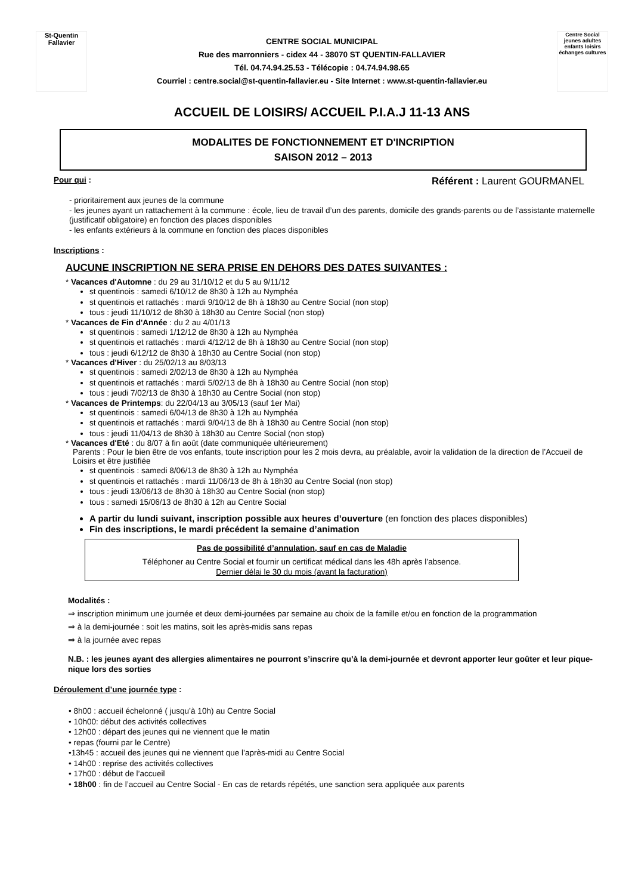St-Quentin Fallavier
CENTRE SOCIAL MUNICIPAL
Rue des marronniers - cidex 44 - 38070 ST QUENTIN-FALLAVIER
Tél. 04.74.94.25.53 - Télécopie : 04.74.94.98.65
Courriel : centre.social@st-quentin-fallavier.eu - Site Internet : www.st-quentin-fallavier.eu
Centre Social
jeunes adultes enfants loisirs échanges cultures
ACCUEIL DE LOISIRS/ ACCUEIL P.I.A.J 11-13 ANS
MODALITES DE FONCTIONNEMENT ET D'INCRIPTION
SAISON 2012 – 2013
Pour qui : Référent : Laurent GOURMANEL
- prioritairement aux jeunes de la commune
- les jeunes ayant un rattachement à la commune : école, lieu de travail d’un des parents, domicile des grands-parents ou de l’assistante maternelle (justificatif obligatoire) en fonction des places disponibles
- les enfants extérieurs à la commune en fonction des places disponibles
Inscriptions :
AUCUNE INSCRIPTION NE SERA PRISE EN DEHORS DES DATES SUIVANTES :
* Vacances d'Automne : du 29 au 31/10/12 et du 5 au 9/11/12
st quentinois : samedi 6/10/12 de 8h30 à 12h au Nymphéa
st quentinois et rattachés : mardi 9/10/12 de 8h à 18h30 au Centre Social (non stop)
tous : jeudi 11/10/12 de 8h30 à 18h30 au Centre Social (non stop)
* Vacances de Fin d'Année : du 2 au 4/01/13
st quentinois : samedi 1/12/12 de 8h30 à 12h au Nymphéa
st quentinois et rattachés : mardi 4/12/12 de 8h à 18h30 au Centre Social (non stop)
tous : jeudi 6/12/12 de 8h30 à 18h30 au Centre Social (non stop)
* Vacances d'Hiver : du 25/02/13 au 8/03/13
st quentinois : samedi 2/02/13 de 8h30 à 12h au Nymphéa
st quentinois et rattachés : mardi 5/02/13 de 8h à 18h30 au Centre Social (non stop)
tous : jeudi 7/02/13 de 8h30 à 18h30 au Centre Social (non stop)
* Vacances de Printemps: du 22/04/13 au 3/05/13 (sauf 1er Mai)
st quentinois : samedi 6/04/13 de 8h30 à 12h au Nymphéa
st quentinois et rattachés : mardi 9/04/13 de 8h à 18h30 au Centre Social (non stop)
tous : jeudi 11/04/13 de 8h30 à 18h30 au Centre Social (non stop)
* Vacances d'Eté : du 8/07 à fin août (date communiquée ultérieurement)
Parents : Pour le bien être de vos enfants, toute inscription pour les 2 mois devra, au préalable, avoir la validation de la direction de l’Accueil de Loisirs et être justifiée
st quentinois : samedi 8/06/13 de 8h30 à 12h au Nymphéa
st quentinois et rattachés : mardi 11/06/13 de 8h à 18h30 au Centre Social (non stop)
tous : jeudi 13/06/13 de 8h30 à 18h30 au Centre Social (non stop)
tous : samedi 15/06/13 de 8h30 à 12h au Centre Social
A partir du lundi suivant, inscription possible aux heures d’ouverture (en fonction des places disponibles)
Fin des inscriptions, le mardi précédent la semaine d’animation
Pas de possibilité d’annulation, sauf en cas de Maladie
Téléphoner au Centre Social et fournir un certificat médical dans les 48h après l’absence.
Dernier délai le 30 du mois (avant la facturation)
Modalités :
⇒ inscription minimum une journée et deux demi-journées par semaine au choix de la famille et/ou en fonction de la programmation
⇒ à la demi-journée : soit les matins, soit les après-midis sans repas
⇒ à la journée avec repas
N.B. : les jeunes ayant des allergies alimentaires ne pourront s’inscrire qu’à la demi-journée et devront apporter leur goûter et leur pique-nique lors des sorties
Déroulement d’une journée type :
• 8h00 : accueil échelonné ( jusqu’à 10h) au Centre Social
• 10h00: début des activités collectives
• 12h00 : départ des jeunes qui ne viennent que le matin
• repas (fourni par le Centre)
•13h45 : accueil des jeunes qui ne viennent que l’après-midi au Centre Social
• 14h00 : reprise des activités collectives
• 17h00 : début de l’accueil
• 18h00 : fin de l’accueil au Centre Social - En cas de retards répétés, une sanction sera appliquée aux parents